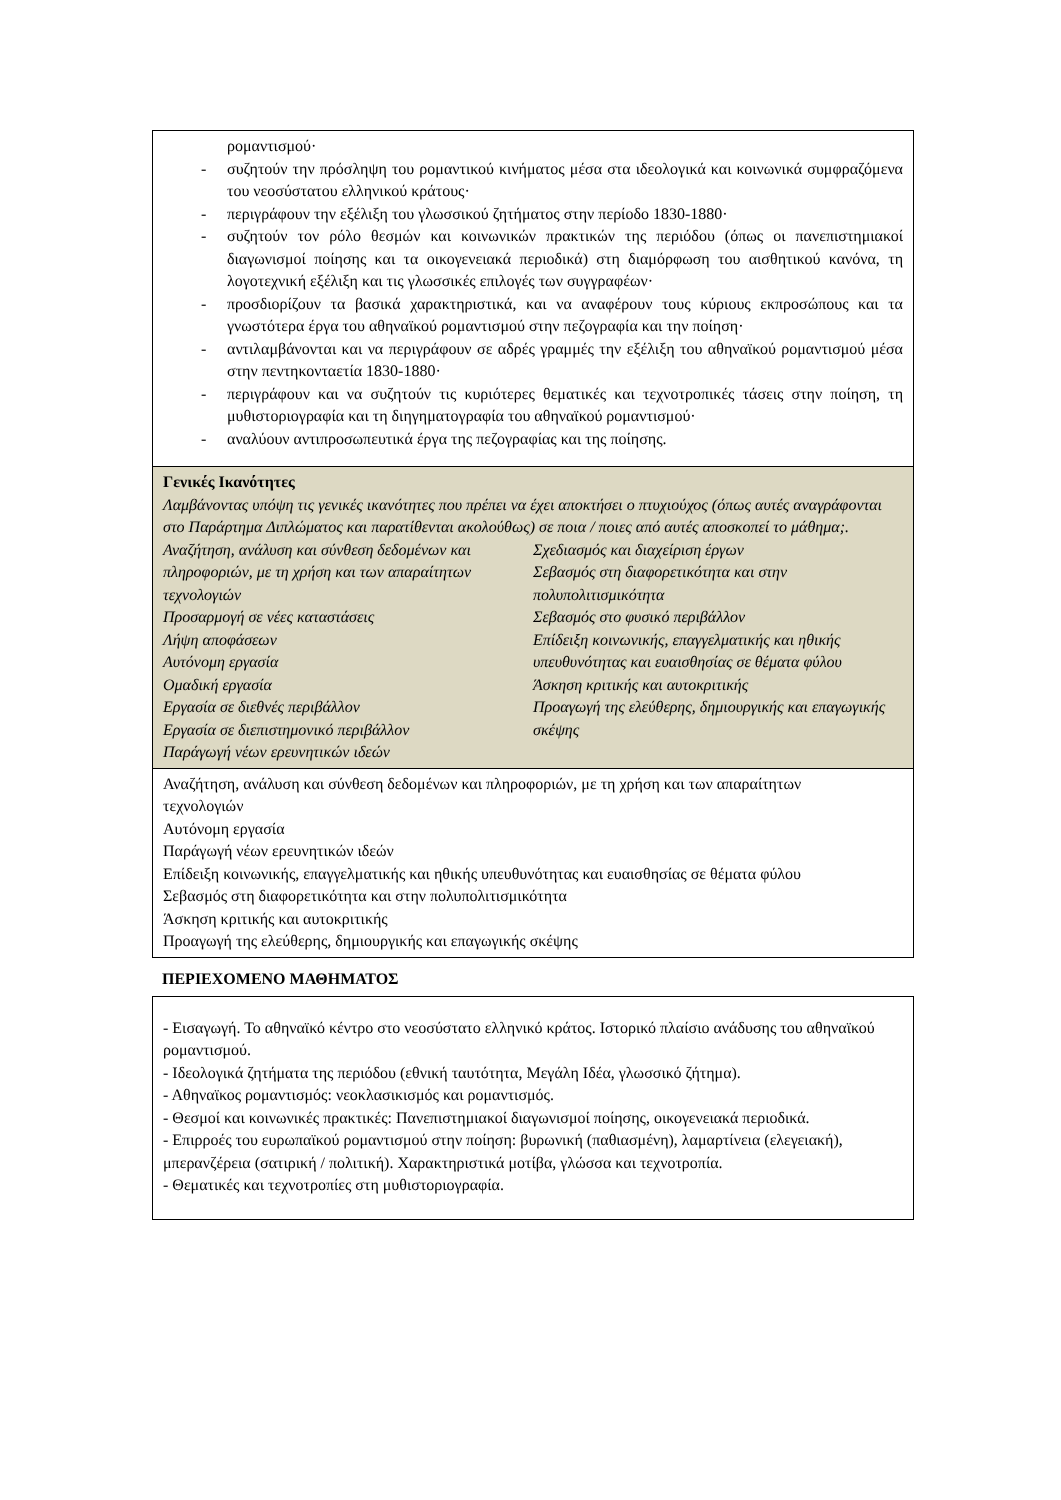ρομαντισμού·
- συζητούν την πρόσληψη του ρομαντικού κινήματος μέσα στα ιδεολογικά και κοινωνικά συμφραζόμενα του νεοσύστατου ελληνικού κράτους·
- περιγράφουν την εξέλιξη του γλωσσικού ζητήματος στην περίοδο 1830-1880·
- συζητούν τον ρόλο θεσμών και κοινωνικών πρακτικών της περιόδου (όπως οι πανεπιστημιακοί διαγωνισμοί ποίησης και τα οικογενειακά περιοδικά) στη διαμόρφωση του αισθητικού κανόνα, τη λογοτεχνική εξέλιξη και τις γλωσσικές επιλογές των συγγραφέων·
- προσδιορίζουν τα βασικά χαρακτηριστικά, και να αναφέρουν τους κύριους εκπροσώπους και τα γνωστότερα έργα του αθηναϊκού ρομαντισμού στην πεζογραφία και την ποίηση·
- αντιλαμβάνονται και να περιγράφουν σε αδρές γραμμές την εξέλιξη του αθηναϊκού ρομαντισμού μέσα στην πεντηκονταετία 1830-1880·
- περιγράφουν και να συζητούν τις κυριότερες θεματικές και τεχνοτροπικές τάσεις στην ποίηση, τη μυθιστοριογραφία και τη διηγηματογραφία του αθηναϊκού ρομαντισμού·
- αναλύουν αντιπροσωπευτικά έργα της πεζογραφίας και της ποίησης.
Γενικές Ικανότητες
Λαμβάνοντας υπόψη τις γενικές ικανότητες που πρέπει να έχει αποκτήσει ο πτυχιούχος (όπως αυτές αναγράφονται στο Παράρτημα Διπλώματος και παρατίθενται ακολούθως) σε ποια / ποιες από αυτές αποσκοπεί το μάθημα;.
Αναζήτηση, ανάλυση και σύνθεση δεδομένων και πληροφοριών, με τη χρήση και των απαραίτητων τεχνολογιών
Προσαρμογή σε νέες καταστάσεις
Λήψη αποφάσεων
Αυτόνομη εργασία
Ομαδική εργασία
Εργασία σε διεθνές περιβάλλον
Εργασία σε διεπιστημονικό περιβάλλον
Παράγωγή νέων ερευνητικών ιδεών
Σχεδιασμός και διαχείριση έργων
Σεβασμός στη διαφορετικότητα και στην πολυπολιτισμικότητα
Σεβασμός στο φυσικό περιβάλλον
Επίδειξη κοινωνικής, επαγγελματικής και ηθικής υπευθυνότητας και ευαισθησίας σε θέματα φύλου
Άσκηση κριτικής και αυτοκριτικής
Προαγωγή της ελεύθερης, δημιουργικής και επαγωγικής σκέψης
Αναζήτηση, ανάλυση και σύνθεση δεδομένων και πληροφοριών, με τη χρήση και των απαραίτητων τεχνολογιών
Αυτόνομη εργασία
Παράγωγή νέων ερευνητικών ιδεών
Επίδειξη κοινωνικής, επαγγελματικής και ηθικής υπευθυνότητας και ευαισθησίας σε θέματα φύλου
Σεβασμός στη διαφορετικότητα και στην πολυπολιτισμικότητα
Άσκηση κριτικής και αυτοκριτικής
Προαγωγή της ελεύθερης, δημιουργικής και επαγωγικής σκέψης
ΠΕΡΙΕΧΟΜΕΝΟ ΜΑΘΗΜΑΤΟΣ
- Εισαγωγή. Το αθηναϊκό κέντρο στο νεοσύστατο ελληνικό κράτος. Ιστορικό πλαίσιο ανάδυσης του αθηναϊκού ρομαντισμού.
- Ιδεολογικά ζητήματα της περιόδου (εθνική ταυτότητα, Μεγάλη Ιδέα, γλωσσικό ζήτημα).
- Αθηναϊκος ρομαντισμός: νεοκλασικισμός και ρομαντισμός.
- Θεσμοί και κοινωνικές πρακτικές: Πανεπιστημιακοί διαγωνισμοί ποίησης, οικογενειακά περιοδικά.
- Επιρροές του ευρωπαϊκού ρομαντισμού στην ποίηση: βυρωνική (παθιασμένη), λαμαρτίνεια (ελεγειακή), μπερανζέρεια (σατιρική / πολιτική). Χαρακτηριστικά μοτίβα, γλώσσα και τεχνοτροπία.
- Θεματικές και τεχνοτροπίες στη μυθιστοριογραφία.